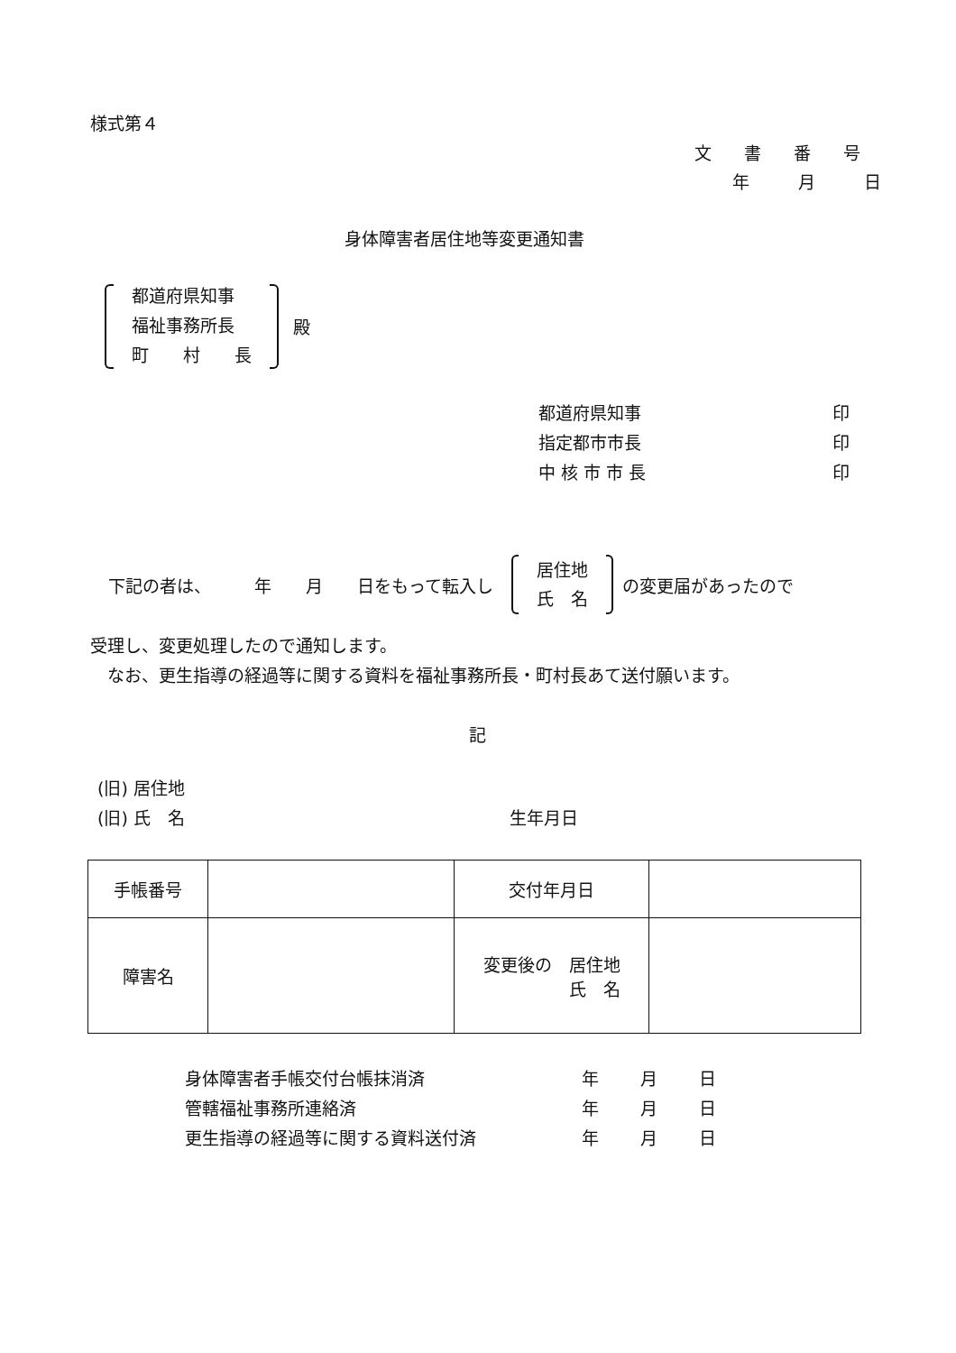様式第４
文 書 番 号
年 月 日
身体障害者居住地等変更通知書
都道府県知事
福祉事務所長
町　　村　　長
殿
都道府県知事 印
指定都市市長 印
中 核 市 市 長 印
下記の者は、　　　年　　月　　日をもって転入し
居住地
氏　名
の変更届があったので
受理し、変更処理したので通知します。
　なお、更生指導の経過等に関する資料を福祉事務所長・町村長あて送付願います。
記
(旧) 居住地
(旧) 氏　名 生年月日
| 手帳番号 | | 交付年月日 | |
| 障害名 | | 変更後の 居住地 氏 名 | |
身体障害者手帳交付台帳抹消済 年 月 日
管轄福祉事務所連絡済 年 月 日
更生指導の経過等に関する資料送付済 年 月 日